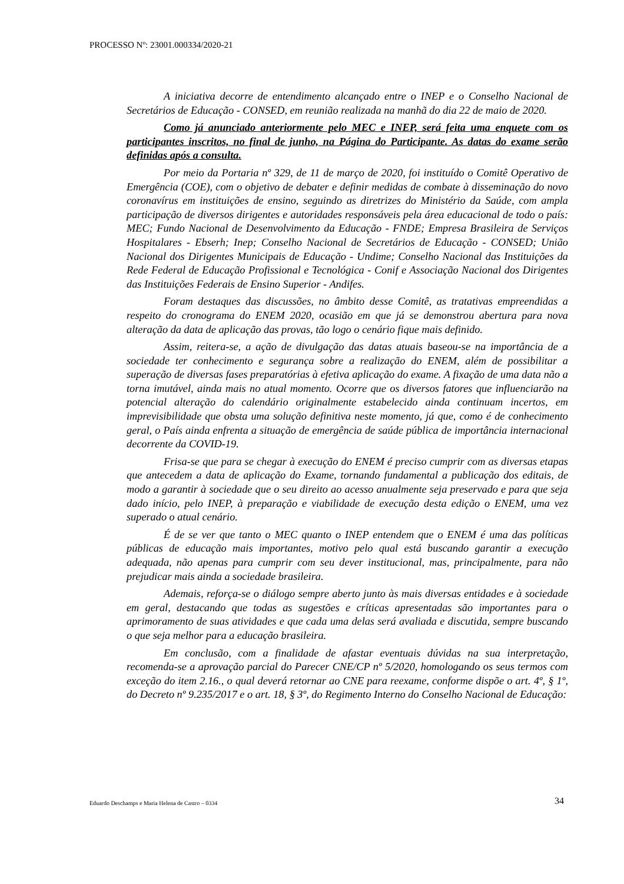PROCESSO Nº: 23001.000334/2020-21
A iniciativa decorre de entendimento alcançado entre o INEP e o Conselho Nacional de Secretários de Educação - CONSED, em reunião realizada na manhã do dia 22 de maio de 2020.
Como já anunciado anteriormente pelo MEC e INEP, será feita uma enquete com os participantes inscritos, no final de junho, na Página do Participante. As datas do exame serão definidas após a consulta.
Por meio da Portaria nº 329, de 11 de março de 2020, foi instituído o Comitê Operativo de Emergência (COE), com o objetivo de debater e definir medidas de combate à disseminação do novo coronavírus em instituições de ensino, seguindo as diretrizes do Ministério da Saúde, com ampla participação de diversos dirigentes e autoridades responsáveis pela área educacional de todo o país: MEC; Fundo Nacional de Desenvolvimento da Educação - FNDE; Empresa Brasileira de Serviços Hospitalares - Ebserh; Inep; Conselho Nacional de Secretários de Educação - CONSED; União Nacional dos Dirigentes Municipais de Educação - Undime; Conselho Nacional das Instituições da Rede Federal de Educação Profissional e Tecnológica - Conif e Associação Nacional dos Dirigentes das Instituições Federais de Ensino Superior - Andifes.
Foram destaques das discussões, no âmbito desse Comitê, as tratativas empreendidas a respeito do cronograma do ENEM 2020, ocasião em que já se demonstrou abertura para nova alteração da data de aplicação das provas, tão logo o cenário fique mais definido.
Assim, reitera-se, a ação de divulgação das datas atuais baseou-se na importância de a sociedade ter conhecimento e segurança sobre a realização do ENEM, além de possibilitar a superação de diversas fases preparatórias à efetiva aplicação do exame. A fixação de uma data não a torna imutável, ainda mais no atual momento. Ocorre que os diversos fatores que influenciarão na potencial alteração do calendário originalmente estabelecido ainda continuam incertos, em imprevisibilidade que obsta uma solução definitiva neste momento, já que, como é de conhecimento geral, o País ainda enfrenta a situação de emergência de saúde pública de importância internacional decorrente da COVID-19.
Frisa-se que para se chegar à execução do ENEM é preciso cumprir com as diversas etapas que antecedem a data de aplicação do Exame, tornando fundamental a publicação dos editais, de modo a garantir à sociedade que o seu direito ao acesso anualmente seja preservado e para que seja dado início, pelo INEP, à preparação e viabilidade de execução desta edição o ENEM, uma vez superado o atual cenário.
É de se ver que tanto o MEC quanto o INEP entendem que o ENEM é uma das políticas públicas de educação mais importantes, motivo pelo qual está buscando garantir a execução adequada, não apenas para cumprir com seu dever institucional, mas, principalmente, para não prejudicar mais ainda a sociedade brasileira.
Ademais, reforça-se o diálogo sempre aberto junto às mais diversas entidades e à sociedade em geral, destacando que todas as sugestões e críticas apresentadas são importantes para o aprimoramento de suas atividades e que cada uma delas será avaliada e discutida, sempre buscando o que seja melhor para a educação brasileira.
Em conclusão, com a finalidade de afastar eventuais dúvidas na sua interpretação, recomenda-se a aprovação parcial do Parecer CNE/CP nº 5/2020, homologando os seus termos com exceção do item 2.16., o qual deverá retornar ao CNE para reexame, conforme dispõe o art. 4º, § 1º, do Decreto nº 9.235/2017 e o art. 18, § 3º, do Regimento Interno do Conselho Nacional de Educação:
Eduardo Deschamps e Maria Helena de Castro – 0334
34